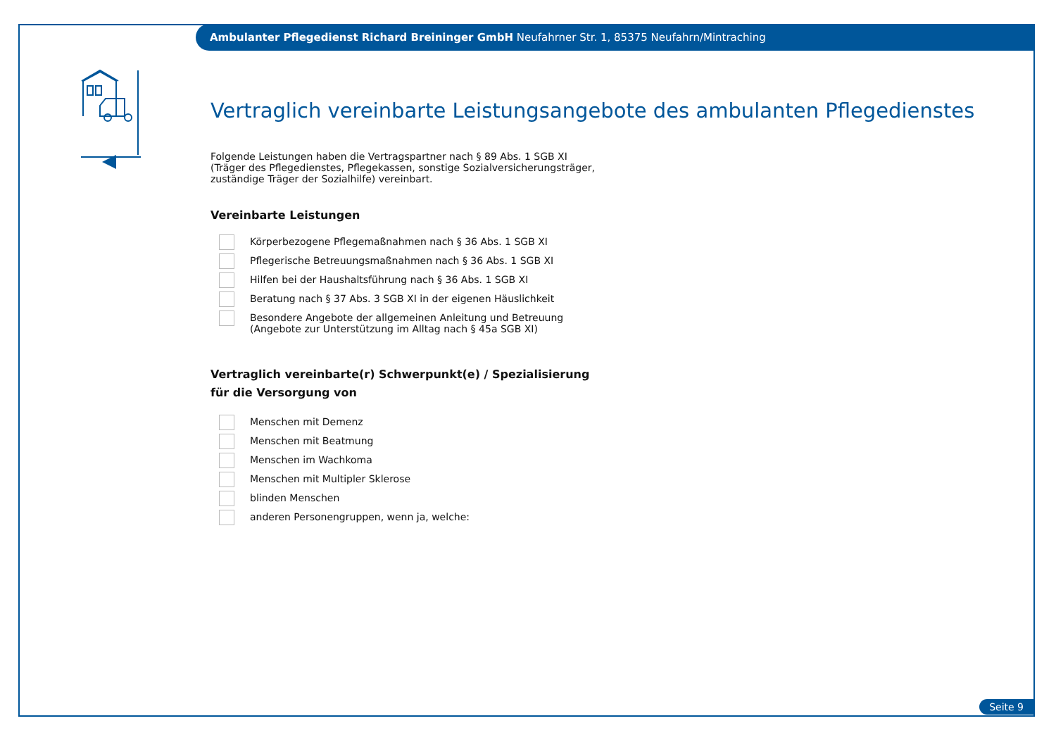Ambulanter Pflegedienst Richard Breininger GmbH Neufahrner Str. 1, 85375 Neufahrn/Mintraching
Vertraglich vereinbarte Leistungsangebote des ambulanten Pflegedienstes
Folgende Leistungen haben die Vertragspartner nach § 89 Abs. 1 SGB XI
(Träger des Pflegedienstes, Pflegekassen, sonstige Sozialversicherungsträger,
zuständige Träger der Sozialhilfe) vereinbart.
Vereinbarte Leistungen
Körperbezogene Pflegemaßnahmen nach § 36 Abs. 1 SGB XI
Pflegerische Betreuungsmaßnahmen nach § 36 Abs. 1 SGB XI
Hilfen bei der Haushaltsführung nach § 36 Abs. 1 SGB XI
Beratung nach § 37 Abs. 3 SGB XI in der eigenen Häuslichkeit
Besondere Angebote der allgemeinen Anleitung und Betreuung
(Angebote zur Unterstützung im Alltag nach § 45a SGB XI)
Vertraglich vereinbarte(r) Schwerpunkt(e) / Spezialisierung
für die Versorgung von
Menschen mit Demenz
Menschen mit Beatmung
Menschen im Wachkoma
Menschen mit Multipler Sklerose
blinden Menschen
anderen Personengruppen, wenn ja, welche:
Seite 9